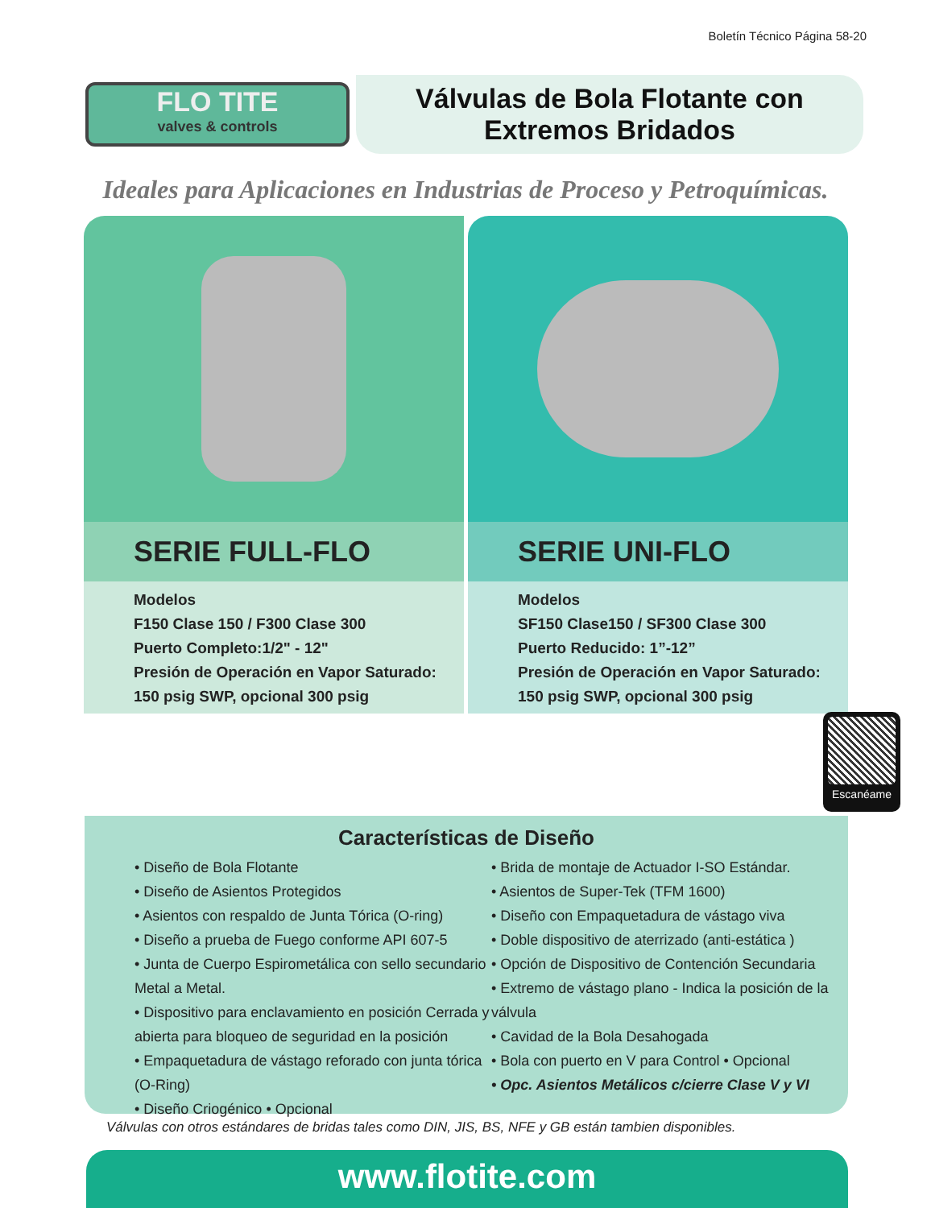Boletín Técnico Página 58-20
FLO TITE
valves & controls
Válvulas de Bola Flotante con
Extremos Bridados
Ideales para Aplicaciones en Industrias de Proceso y Petroquímicas.
SERIE FULL-FLO
Modelos
F150 Clase 150 / F300 Clase 300
Puerto Completo:1/2" - 12"
Presión de Operación en Vapor Saturado:
150 psig SWP, opcional 300 psig
SERIE UNI-FLO
Modelos
SF150 Clase150 / SF300 Clase 300
Puerto Reducido: 1”-12”
Presión de Operación en Vapor Saturado:
150 psig SWP, opcional 300 psig
Escanéame
Características de Diseño
• Diseño de Bola Flotante
• Diseño de Asientos Protegidos
• Asientos con respaldo de Junta Tórica (O-ring)
• Diseño a prueba de Fuego conforme API 607-5
• Junta de Cuerpo Espirometálica con sello secundario Metal a Metal.
• Dispositivo para enclavamiento en posición Cerrada y abierta para bloqueo de seguridad en la posición
• Empaquetadura de vástago reforado con junta tórica (O-Ring)
• Diseño Criogénico • Opcional
• Brida de montaje de Actuador I-SO Estándar.
• Asientos de Super-Tek (TFM 1600)
• Diseño con Empaquetadura de vástago viva
• Doble dispositivo de aterrizado (anti-estática )
• Opción de Dispositivo de Contención Secundaria
• Extremo de vástago plano - Indica la posición de la válvula
• Cavidad de la Bola Desahogada
• Bola con puerto en V para Control • Opcional
• Opc. Asientos Metálicos c/cierre Clase V y VI
Válvulas con otros estándares de bridas tales como DIN, JIS, BS, NFE y GB están tambien disponibles.
www.flotite.com